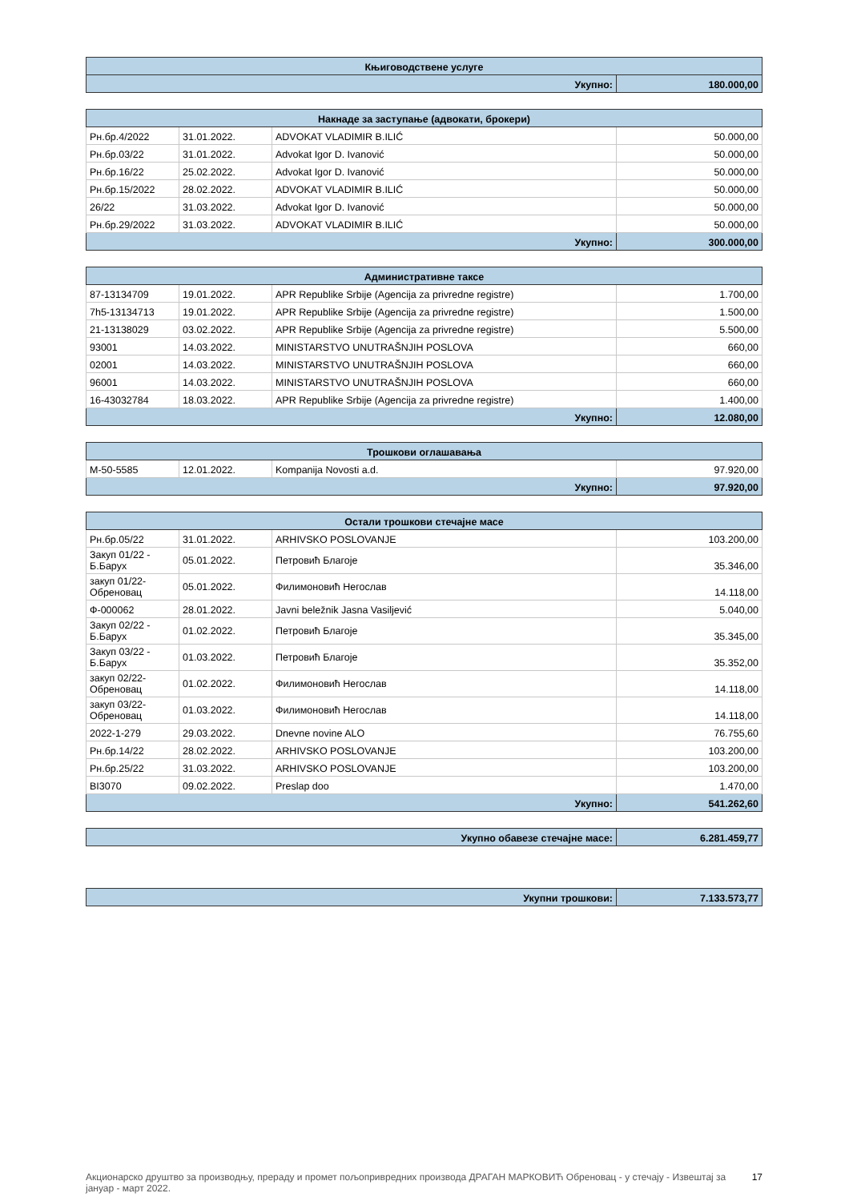| Књиговодствене услуге | |
| --- | --- |
| Укупно: | 180.000,00 |
| Накнаде за заступање (адвокати, брокери) | | | |
| --- | --- | --- | --- |
| Рн.бр.4/2022 | 31.01.2022. | ADVOKAT VLADIMIR B.ILIĆ | 50.000,00 |
| Рн.бр.03/22 | 31.01.2022. | Advokat Igor D. Ivanović | 50.000,00 |
| Рн.бр.16/22 | 25.02.2022. | Advokat Igor D. Ivanović | 50.000,00 |
| Рн.бр.15/2022 | 28.02.2022. | ADVOKAT VLADIMIR B.ILIĆ | 50.000,00 |
| 26/22 | 31.03.2022. | Advokat Igor D. Ivanović | 50.000,00 |
| Рн.бр.29/2022 | 31.03.2022. | ADVOKAT VLADIMIR B.ILIĆ | 50.000,00 |
| Укупно: | | | 300.000,00 |
| Административне таксе | | | |
| --- | --- | --- | --- |
| 87-13134709 | 19.01.2022. | APR Republike Srbije (Agencija za privredne registre) | 1.700,00 |
| 7h5-13134713 | 19.01.2022. | APR Republike Srbije (Agencija za privredne registre) | 1.500,00 |
| 21-13138029 | 03.02.2022. | APR Republike Srbije (Agencija za privredne registre) | 5.500,00 |
| 93001 | 14.03.2022. | MINISTARSTVO UNUTRAŠNJIH POSLOVA | 660,00 |
| 02001 | 14.03.2022. | MINISTARSTVO UNUTRAŠNJIH POSLOVA | 660,00 |
| 96001 | 14.03.2022. | MINISTARSTVO UNUTRAŠNJIH POSLOVA | 660,00 |
| 16-43032784 | 18.03.2022. | APR Republike Srbije (Agencija za privredne registre) | 1.400,00 |
| Укупно: | | | 12.080,00 |
| Трошкови оглашавања | | | |
| --- | --- | --- | --- |
| M-50-5585 | 12.01.2022. | Kompanija Novosti a.d. | 97.920,00 |
| Укупно: | | | 97.920,00 |
| Остали трошкови стечајне масе | | | |
| --- | --- | --- | --- |
| Рн.бр.05/22 | 31.01.2022. | ARHIVSKO POSLOVANJE | 103.200,00 |
| Закуп 01/22 - Б.Барух | 05.01.2022. | Петровић Благоје | 35.346,00 |
| закуп 01/22-Обреновац | 05.01.2022. | Филимоновић Негослав | 14.118,00 |
| Ф-000062 | 28.01.2022. | Javni beležnik Jasna Vasiljević | 5.040,00 |
| Закуп 02/22 - Б.Барух | 01.02.2022. | Петровић Благоје | 35.345,00 |
| Закуп 03/22 - Б.Барух | 01.03.2022. | Петровић Благоје | 35.352,00 |
| закуп 02/22-Обреновац | 01.02.2022. | Филимоновић Негослав | 14.118,00 |
| закуп 03/22-Обреновац | 01.03.2022. | Филимоновић Негослав | 14.118,00 |
| 2022-1-279 | 29.03.2022. | Dnevne novine ALO | 76.755,60 |
| Рн.бр.14/22 | 28.02.2022. | ARHIVSKO POSLOVANJE | 103.200,00 |
| Рн.бр.25/22 | 31.03.2022. | ARHIVSKO POSLOVANJE | 103.200,00 |
| BI3070 | 09.02.2022. | Preslap doo | 1.470,00 |
| Укупно: | | | 541.262,60 |
| Укупно обавезе стечајне масе: | 6.281.459,77 |
| Укупни трошкови: | 7.133.573,77 |
Акционарско друштво за производњу, прераду и промет пољопривредних производа ДРАГАН МАРКОВИЋ Обреновац - у стечају - Извештај за јануар - март 2022.
17